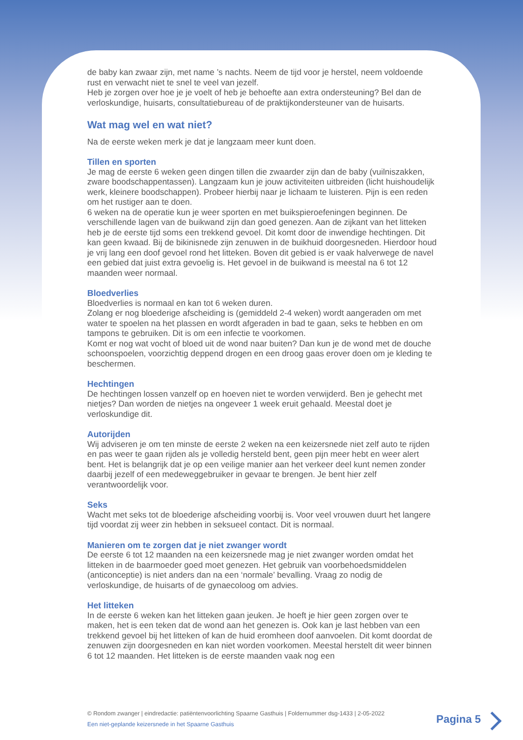de baby kan zwaar zijn, met name ’s nachts. Neem de tijd voor je herstel, neem voldoende rust en verwacht niet te snel te veel van jezelf.
Heb je zorgen over hoe je je voelt of heb je behoefte aan extra ondersteuning? Bel dan de verloskundige, huisarts, consultatiebureau of de praktijkondersteuner van de huisarts.
Wat mag wel en wat niet?
Na de eerste weken merk je dat je langzaam meer kunt doen.
Tillen en sporten
Je mag de eerste 6 weken geen dingen tillen die zwaarder zijn dan de baby (vuilniszakken, zware boodschappentassen). Langzaam kun je jouw activiteiten uitbreiden (licht huishoudelijk werk, kleinere boodschappen). Probeer hierbij naar je lichaam te luisteren. Pijn is een reden om het rustiger aan te doen.
6 weken na de operatie kun je weer sporten en met buikspieroefeningen beginnen. De verschillende lagen van de buikwand zijn dan goed genezen. Aan de zijkant van het litteken heb je de eerste tijd soms een trekkend gevoel. Dit komt door de inwendige hechtingen. Dit kan geen kwaad. Bij de bikinisnede zijn zenuwen in de buikhuid doorgesneden. Hierdoor houd je vrij lang een doof gevoel rond het litteken. Boven dit gebied is er vaak halverwege de navel een gebied dat juist extra gevoelig is. Het gevoel in de buikwand is meestal na 6 tot 12 maanden weer normaal.
Bloedverlies
Bloedverlies is normaal en kan tot 6 weken duren.
Zolang er nog bloederige afscheiding is (gemiddeld 2-4 weken) wordt aangeraden om met water te spoelen na het plassen en wordt afgeraden in bad te gaan, seks te hebben en om tampons te gebruiken. Dit is om een infectie te voorkomen.
Komt er nog wat vocht of bloed uit de wond naar buiten? Dan kun je de wond met de douche schoonspoelen, voorzichtig deppend drogen en een droog gaas erover doen om je kleding te beschermen.
Hechtingen
De hechtingen lossen vanzelf op en hoeven niet te worden verwijderd. Ben je gehecht met nietjes? Dan worden de nietjes na ongeveer 1 week eruit gehaald. Meestal doet je verloskundige dit.
Autorijden
Wij adviseren je om ten minste de eerste 2 weken na een keizersnede niet zelf auto te rijden en pas weer te gaan rijden als je volledig hersteld bent, geen pijn meer hebt en weer alert bent. Het is belangrijk dat je op een veilige manier aan het verkeer deel kunt nemen zonder daarbij jezelf of een medeweggebruiker in gevaar te brengen. Je bent hier zelf verantwoordelijk voor.
Seks
Wacht met seks tot de bloederige afscheiding voorbij is. Voor veel vrouwen duurt het langere tijd voordat zij weer zin hebben in seksueel contact. Dit is normaal.
Manieren om te zorgen dat je niet zwanger wordt
De eerste 6 tot 12 maanden na een keizersnede mag je niet zwanger worden omdat het litteken in de baarmoeder goed moet genezen. Het gebruik van voorbehoedsmiddelen (anticonceptie) is niet anders dan na een ‘normale’ bevalling. Vraag zo nodig de verloskundige, de huisarts of de gynaecoloog om advies.
Het litteken
In de eerste 6 weken kan het litteken gaan jeuken. Je hoeft je hier geen zorgen over te maken, het is een teken dat de wond aan het genezen is. Ook kan je last hebben van een trekkend gevoel bij het litteken of kan de huid eromheen doof aanvoelen. Dit komt doordat de zenuwen zijn doorgesneden en kan niet worden voorkomen. Meestal herstelt dit weer binnen 6 tot 12 maanden. Het litteken is de eerste maanden vaak nog een
© Rondom zwanger | eindredactie: patiëntenvoorlichting Spaarne Gasthuis | Foldernummer dsg-1433 | 2-05-2022
Een niet-geplande keizersnede in het Spaarne Gasthuis
Pagina 5